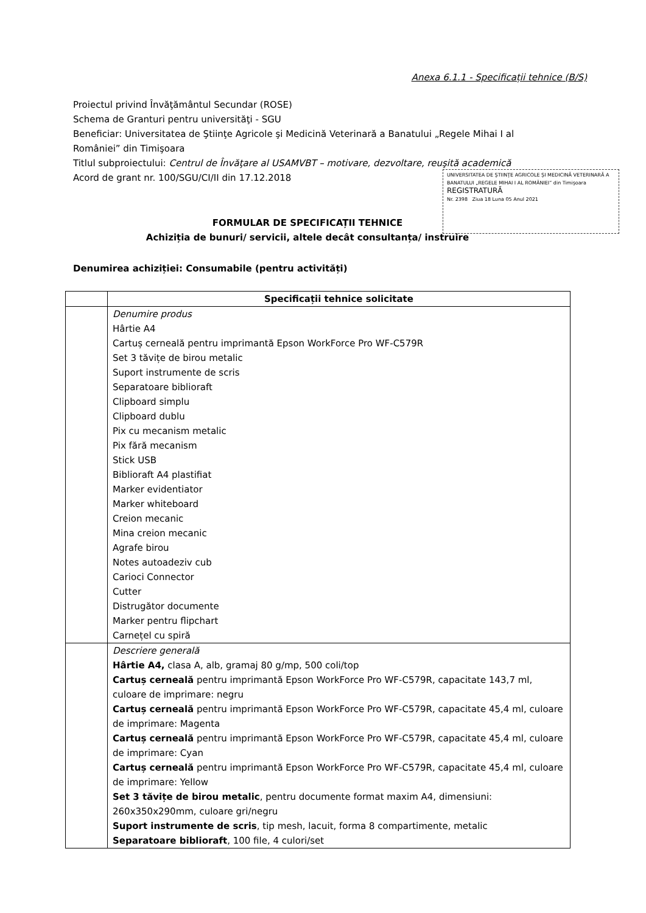Anexa 6.1.1 - Specificații tehnice (B/S)
Proiectul privind Învăţământul Secundar (ROSE)
Schema de Granturi pentru universităţi - SGU
Beneficiar: Universitatea de Ştiinţe Agricole şi Medicină Veterinară a Banatului „Regele Mihai I al României” din Timişoara
Titlul subproiectului: Centrul de Învăţare al USAMVBT – motivare, dezvoltare, reuşită academică
Acord de grant nr. 100/SGU/CI/II din 17.12.2018
UNIVERSITATEA DE ŞTIINŢE AGRICOLE ŞI MEDICINĂ VETERINARĂ A BANATULUI „REGELE MIHAI I AL ROMÂNIEI” din Timişoara
REGISTRATURĂ
Nr. 2398 Ziua 18 Luna 05 Anul 2021
FORMULAR DE SPECIFICAȚII TEHNICE
Achiziția de bunuri/ servicii, altele decât consultanța/ instruire
Denumirea achiziției: Consumabile (pentru activități)
| | Specificații tehnice solicitate |
| --- | --- |
| | Denumire produs Hârtie A4 Cartuș cerneală pentru imprimantă Epson WorkForce Pro WF-C579R Set 3 tăvițe de birou metalic Suport instrumente de scris Separatoare biblioraft Clipboard simplu Clipboard dublu Pix cu mecanism metalic Pix fără mecanism Stick USB Biblioraft A4 plastifiat Marker evidentiator Marker whiteboard Creion mecanic Mina creion mecanic Agrafe birou Notes autoadeziv cub Carioci Connector Cutter Distrugător documente Marker pentru flipchart Carnețel cu spiră |
| | Descriere generală Hârtie A4, clasa A, alb, gramaj 80 g/mp, 500 coli/top Cartuș cerneală pentru imprimantă Epson WorkForce Pro WF-C579R, capacitate 143,7 ml, culoare de imprimare: negru Cartuș cerneală pentru imprimantă Epson WorkForce Pro WF-C579R, capacitate 45,4 ml, culoare de imprimare: Magenta Cartuș cerneală pentru imprimantă Epson WorkForce Pro WF-C579R, capacitate 45,4 ml, culoare de imprimare: Cyan Cartuș cerneală pentru imprimantă Epson WorkForce Pro WF-C579R, capacitate 45,4 ml, culoare de imprimare: Yellow Set 3 tăvițe de birou metalic , pentru documente format maxim A4, dimensiuni: 260x350x290mm, culoare gri/negru Suport instrumente de scris , tip mesh, lacuit, forma 8 compartimente, metalic Separatoare biblioraft , 100 file, 4 culori/set |